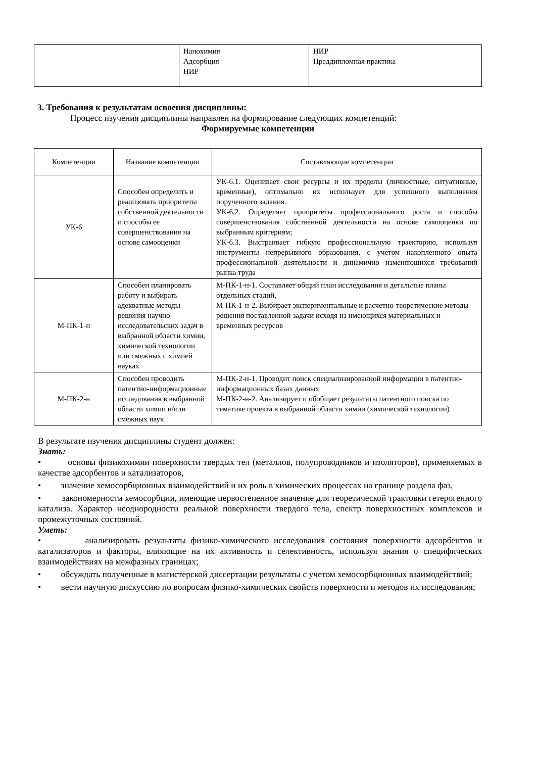| | Нанохимия Адсорбция НИР | НИР Преддипломная практика |
3. Требования к результатам освоения дисциплины:
Процесс изучения дисциплины направлен на формирование следующих компетенций:
Формируемые компетенции
| Компетенции | Название компетенции | Составляющие компетенции |
| --- | --- | --- |
| УК-6 | Способен определить и реализовать приоритеты собственной деятельности и способы ее совершенствования на основе самооценки | УК-6.1. Оценивает свои ресурсы и их пределы (личностные, ситуативные, временные), оптимально их использует для успешного выполнения порученного задания. УК-6.2. Определяет приоритеты профессионального роста и способы совершенствования собственной деятельности на основе самооценки по выбранным критериям; УК-6.3. Выстраивает гибкую профессиональную траекторию, используя инструменты непрерывного образования, с учетом накопленного опыта профессиональной деятельности и динамично изменяющихся требований рынка труда |
| М-ПК-1-н | Способен планировать работу и выбирать адекватные методы решения научно-исследовательских задач в выбранной области химии, химической технологии или смежных с химией науках | М-ПК-1-н-1. Составляет общий план исследования и детальные планы отдельных стадий, М-ПК-1-н-2. Выбирает экспериментальные и расчетно-теоретические методы решения поставленной задачи исходя из имеющихся материальных и временных ресурсов |
| М-ПК-2-н | Способен проводить патентно-информационные исследования в выбранной области химии и/или смежных наук | М-ПК-2-н-1. Проводит поиск специализированной информации в патентно-информационных базах данных М-ПК-2-н-2. Анализирует и обобщает результаты патентного поиска по тематике проекта в выбранной области химии (химической технологии) |
В результате изучения дисциплины студент должен:
Знать:
• основы физикохимии поверхности твердых тел (металлов, полупроводников и изоляторов), применяемых в качестве адсорбентов и катализаторов,
• значение хемосорбционных взаимодействий и их роль в химических процессах на границе раздела фаз,
• закономерности хемосорбции, имеющие первостепенное значение для теоретической трактовки гетерогенного катализа. Характер неоднородности реальной поверхности твердого тела, спектр поверхностных комплексов и промежуточных состояний.
Уметь:
• анализировать результаты физико-химического исследования состояния поверхности адсорбентов и катализаторов и факторы, влияющие на их активность и селективность, используя знания о специфических взаимодействиях на межфазных границах;
• обсуждать полученные в магистерской диссертации результаты с учетом хемосорбционных взаимодействий;
• вести научную дискуссию по вопросам физико-химических свойств поверхности и методов их исследования;